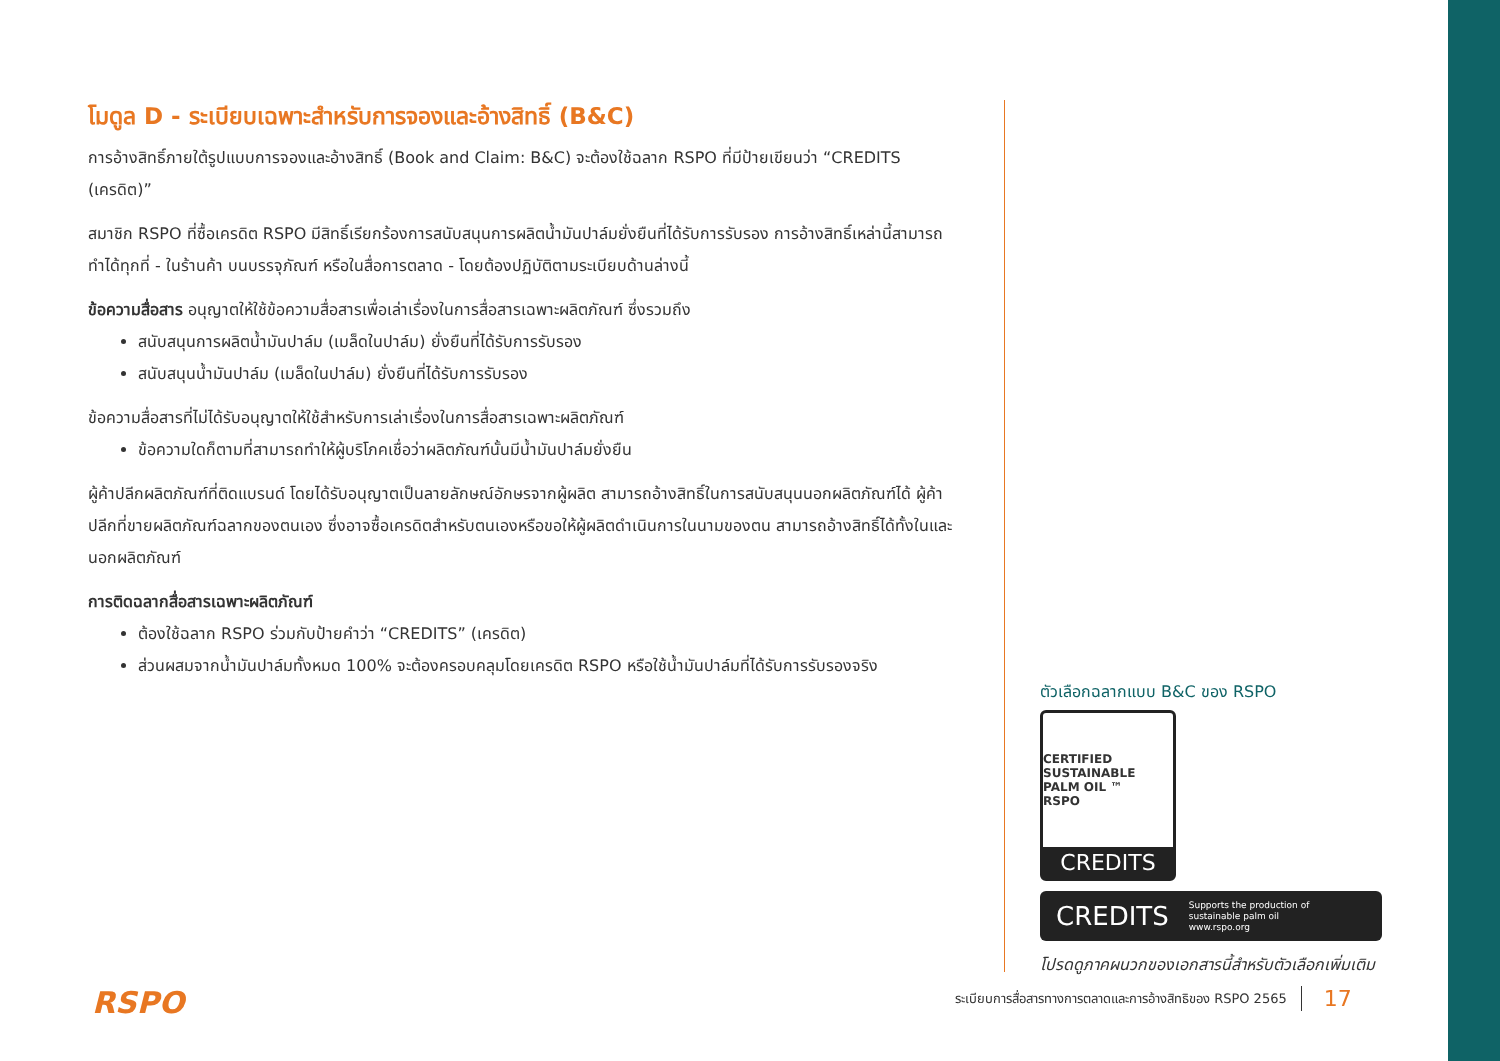โมดูล D - ระเบียบเฉพาะสำหรับการจองและอ้างสิทธิ์ (B&C)
การอ้างสิทธิ์ภายใต้รูปแบบการจองและอ้างสิทธิ์ (Book and Claim: B&C) จะต้องใช้ฉลาก RSPO ที่มีป้ายเขียนว่า “CREDITS (เครดิต)”
สมาชิก RSPO ที่ซื้อเครดิต RSPO มีสิทธิ์เรียกร้องการสนับสนุนการผลิตน้ำมันปาล์มยั่งยืนที่ได้รับการรับรอง การอ้างสิทธิ์เหล่านี้สามารถทำได้ทุกที่ - ในร้านค้า บนบรรจุภัณฑ์ หรือในสื่อการตลาด - โดยต้องปฏิบัติตามระเบียบด้านล่างนี้
ข้อความสื่อสาร อนุญาตให้ใช้ข้อความสื่อสารเพื่อเล่าเรื่องในการสื่อสารเฉพาะผลิตภัณฑ์ ซึ่งรวมถึง
สนับสนุนการผลิตน้ำมันปาล์ม (เมล็ดในปาล์ม) ยั่งยืนที่ได้รับการรับรอง
สนับสนุนน้ำมันปาล์ม (เมล็ดในปาล์ม) ยั่งยืนที่ได้รับการรับรอง
ข้อความสื่อสารที่ไม่ได้รับอนุญาตให้ใช้สำหรับการเล่าเรื่องในการสื่อสารเฉพาะผลิตภัณฑ์
ข้อความใดก็ตามที่สามารถทำให้ผู้บริโภคเชื่อว่าผลิตภัณฑ์นั้นมีน้ำมันปาล์มยั่งยืน
ผู้ค้าปลีกผลิตภัณฑ์ที่ติดแบรนด์ โดยได้รับอนุญาตเป็นลายลักษณ์อักษรจากผู้ผลิต สามารถอ้างสิทธิ์ในการสนับสนุนนอกผลิตภัณฑ์ได้ ผู้ค้าปลีกที่ขายผลิตภัณฑ์ฉลากของตนเอง ซึ่งอาจซื้อเครดิตสำหรับตนเองหรือขอให้ผู้ผลิตดำเนินการในนามของตน สามารถอ้างสิทธิ์ได้ทั้งในและนอกผลิตภัณฑ์
การติดฉลากสื่อสารเฉพาะผลิตภัณฑ์
ต้องใช้ฉลาก RSPO ร่วมกับป้ายคำว่า “CREDITS” (เครดิต)
ส่วนผสมจากน้ำมันปาล์มทั้งหมด 100% จะต้องครอบคลุมโดยเครดิต RSPO หรือใช้น้ำมันปาล์มที่ได้รับการรับรองจริง
ตัวเลือกฉลากแบบ B&C ของ RSPO
CERTIFIED SUSTAINABLE PALM OIL ™
RSPO
CREDITS
CREDITS Supports the production of
sustainable palm oil
www.rspo.org
โปรดดูภาคผนวกของเอกสารนี้สำหรับตัวเลือกเพิ่มเติม
RSPO
ระเบียบการสื่อสารทางการตลาดและการอ้างสิทธิของ RSPO 2565 17